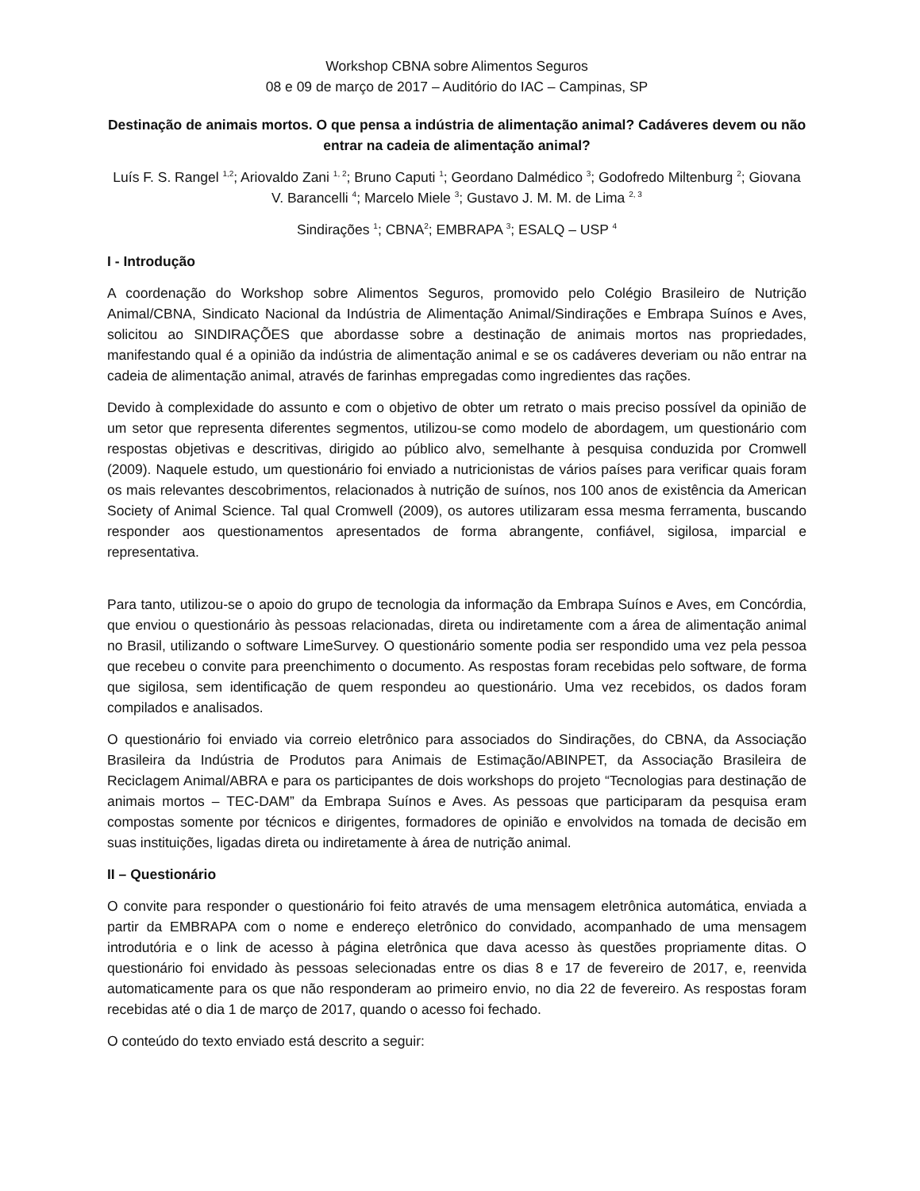Workshop CBNA sobre Alimentos Seguros
08 e 09 de março de 2017 – Auditório do IAC – Campinas, SP
Destinação de animais mortos. O que pensa a indústria de alimentação animal? Cadáveres devem ou não entrar na cadeia de alimentação animal?
Luís F. S. Rangel <sup>1,2</sup>; Ariovaldo Zani <sup>1, 2</sup>; Bruno Caputi <sup>1</sup>; Geordano Dalmédico <sup>3</sup>; Godofredo Miltenburg <sup>2</sup>; Giovana V. Barancelli <sup>4</sup>; Marcelo Miele <sup>3</sup>; Gustavo J. M. M. de Lima <sup>2, 3</sup>
Sindirações <sup>1</sup>; CBNA<sup>2</sup>; EMBRAPA <sup>3</sup>; ESALQ – USP <sup>4</sup>
I - Introdução
A coordenação do Workshop sobre Alimentos Seguros, promovido pelo Colégio Brasileiro de Nutrição Animal/CBNA, Sindicato Nacional da Indústria de Alimentação Animal/Sindirações e Embrapa Suínos e Aves, solicitou ao SINDIRAÇÕES que abordasse sobre a destinação de animais mortos nas propriedades, manifestando qual é a opinião da indústria de alimentação animal e se os cadáveres deveriam ou não entrar na cadeia de alimentação animal, através de farinhas empregadas como ingredientes das rações.
Devido à complexidade do assunto e com o objetivo de obter um retrato o mais preciso possível da opinião de um setor que representa diferentes segmentos, utilizou-se como modelo de abordagem, um questionário com respostas objetivas e descritivas, dirigido ao público alvo, semelhante à pesquisa conduzida por Cromwell (2009). Naquele estudo, um questionário foi enviado a nutricionistas de vários países para verificar quais foram os mais relevantes descobrimentos, relacionados à nutrição de suínos, nos 100 anos de existência da American Society of Animal Science. Tal qual Cromwell (2009), os autores utilizaram essa mesma ferramenta, buscando responder aos questionamentos apresentados de forma abrangente, confiável, sigilosa, imparcial e representativa.
Para tanto, utilizou-se o apoio do grupo de tecnologia da informação da Embrapa Suínos e Aves, em Concórdia, que enviou o questionário às pessoas relacionadas, direta ou indiretamente com a área de alimentação animal no Brasil, utilizando o software LimeSurvey. O questionário somente podia ser respondido uma vez pela pessoa que recebeu o convite para preenchimento o documento. As respostas foram recebidas pelo software, de forma que sigilosa, sem identificação de quem respondeu ao questionário. Uma vez recebidos, os dados foram compilados e analisados.
O questionário foi enviado via correio eletrônico para associados do Sindirações, do CBNA, da Associação Brasileira da Indústria de Produtos para Animais de Estimação/ABINPET, da Associação Brasileira de Reciclagem Animal/ABRA e para os participantes de dois workshops do projeto “Tecnologias para destinação de animais mortos – TEC-DAM” da Embrapa Suínos e Aves. As pessoas que participaram da pesquisa eram compostas somente por técnicos e dirigentes, formadores de opinião e envolvidos na tomada de decisão em suas instituições, ligadas direta ou indiretamente à área de nutrição animal.
II – Questionário
O convite para responder o questionário foi feito através de uma mensagem eletrônica automática, enviada a partir da EMBRAPA com o nome e endereço eletrônico do convidado, acompanhado de uma mensagem introdutória e o link de acesso à página eletrônica que dava acesso às questões propriamente ditas. O questionário foi envidado às pessoas selecionadas entre os dias 8 e 17 de fevereiro de 2017, e, reenvida automaticamente para os que não responderam ao primeiro envio, no dia 22 de fevereiro. As respostas foram recebidas até o dia 1 de março de 2017, quando o acesso foi fechado.
O conteúdo do texto enviado está descrito a seguir: